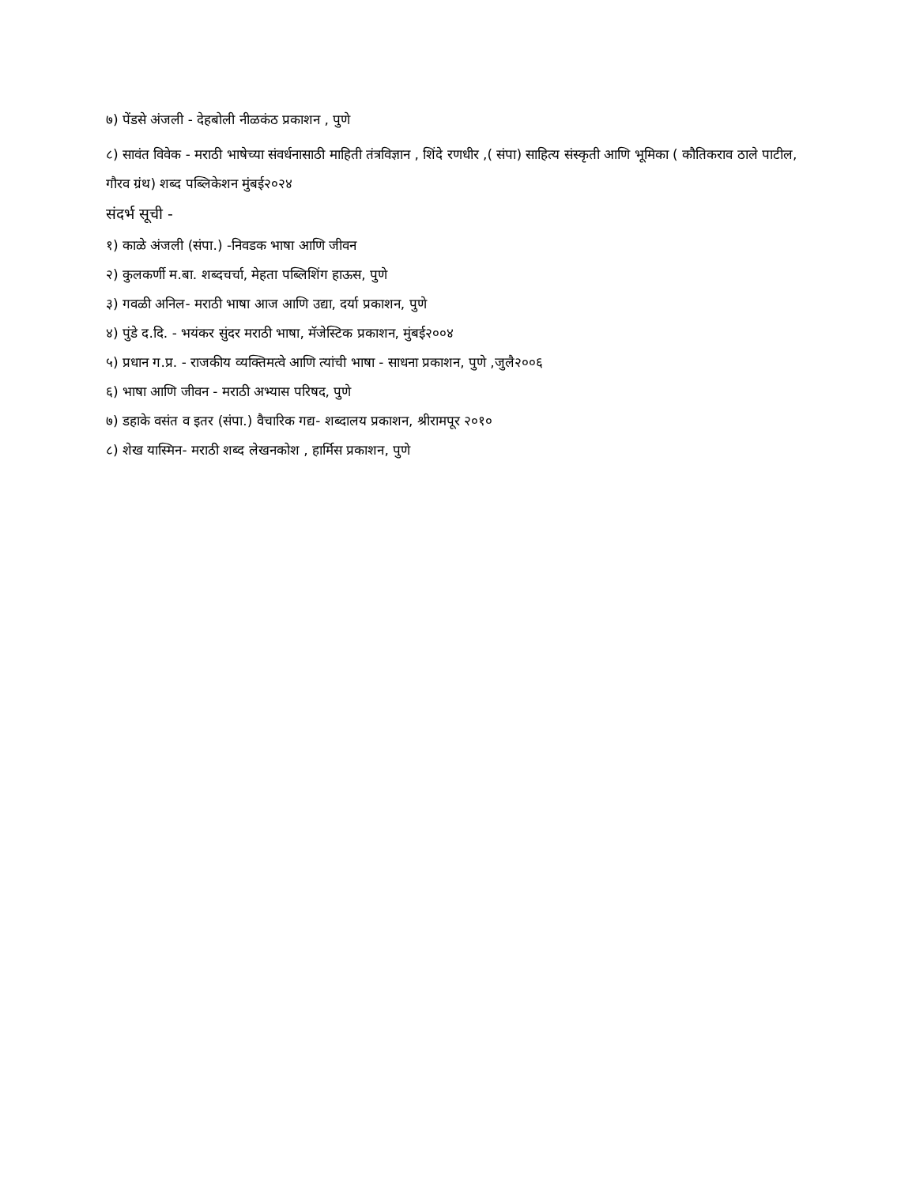७) पेंडसे अंजली - देहबोली नीळकंठ प्रकाशन , पुणे
८) सावंत विवेक - मराठी भाषेच्या संवर्धनासाठी माहिती तंत्रविज्ञान , शिंदे रणधीर ,( संपा) साहित्य संस्कृती आणि भूमिका ( कौतिकराव ठाले पाटील, गौरव ग्रंथ) शब्द पब्लिकेशन मुंबई२०२४
संदर्भ सूची -
१) काळे अंजली (संपा.) -निवडक भाषा आणि जीवन
२) कुलकर्णी म.बा. शब्दचर्चा, मेहता पब्लिशिंग हाऊस, पुणे
३) गवळी अनिल- मराठी भाषा आज आणि उद्या, दर्या प्रकाशन, पुणे
४) पुंडे द.दि. - भयंकर सुंदर मराठी भाषा, मॅजेस्टिक प्रकाशन, मुंबई२००४
५) प्रधान ग.प्र. - राजकीय व्यक्तिमत्वे आणि त्यांची भाषा - साधना प्रकाशन, पुणे ,जुलै२००६
६) भाषा आणि जीवन - मराठी अभ्यास परिषद, पुणे
७) डहाके वसंत व इतर (संपा.) वैचारिक गद्य- शब्दालय प्रकाशन, श्रीरामपूर २०१०
८) शेख यास्मिन- मराठी शब्द लेखनकोश , हार्मिस प्रकाशन, पुणे